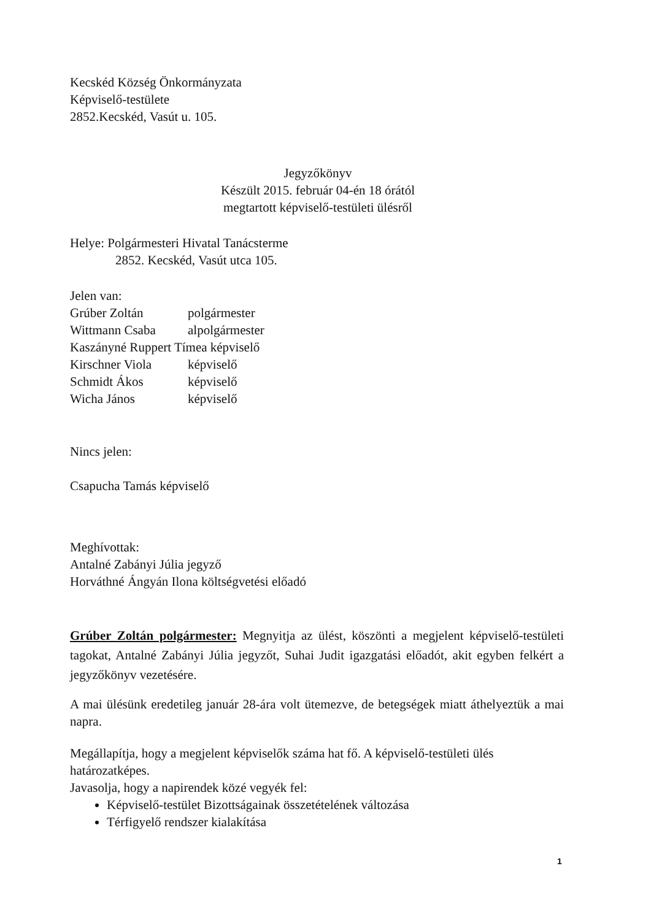Kecskéd Község Önkormányzata
Képviselő-testülete
2852.Kecskéd, Vasút u. 105.
Jegyzőkönyv
Készült 2015. február 04-én 18 órától
megtartott képviselő-testületi ülésről
Helye: Polgármesteri Hivatal Tanácsterme
2852. Kecskéd, Vasút utca 105.
Jelen van:
Grúber Zoltán polgármester
Wittmann Csaba alpolgármester
Kaszányné Ruppert Tímea képviselő
Kirschner Viola képviselő
Schmidt Ákos képviselő
Wicha János képviselő
Nincs jelen:
Csapucha Tamás képviselő
Meghívottak:
Antalné Zabányi Júlia jegyző
Horváthné Ángyán Ilona költségvetési előadó
Grúber Zoltán polgármester: Megnyitja az ülést, köszönti a megjelent képviselő-testületi tagokat, Antalné Zabányi Júlia jegyzőt, Suhai Judit igazgatási előadót, akit egyben felkért a jegyzőkönyv vezetésére.
A mai ülésünk eredetileg január 28-ára volt ütemezve, de betegségek miatt áthelyeztük a mai napra.
Megállapítja, hogy a megjelent képviselők száma hat fő. A képviselő-testületi ülés határozatképes.
Javasolja, hogy a napirendek közé vegyék fel:
Képviselő-testület Bizottságainak összetételének változása
Térfigyelő rendszer kialakítása
1